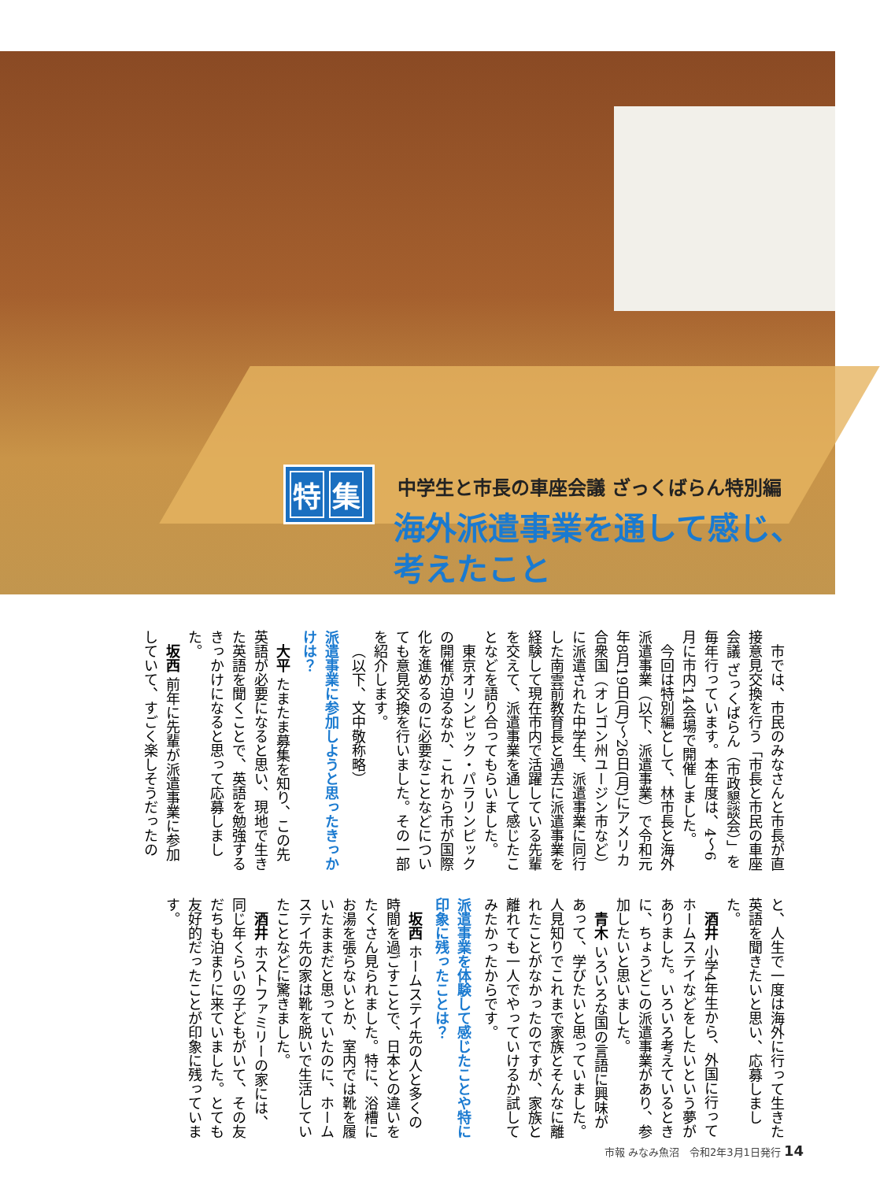特 集
中学生と市長の車座会議 ざっくばらん特別編
海外派遣事業を通して感じ、考えたこと
市では、市民のみなさんと市長が直接意見交換を行う「市長と市民の車座会議 ざっくばらん（市政懇談会）」を毎年行っています。本年度は、4～6月に市内14会場で開催しました。
今回は特別編として、林市長と海外派遣事業（以下、派遣事業）で令和元年8月19日(月)～26日(月)にアメリカ合衆国（オレゴン州ユージン市など）に派遣された中学生、派遣事業に同行した南雲前教育長と過去に派遣事業を経験して現在市内で活躍している先輩を交えて、派遣事業を通して感じたことなどを語り合ってもらいました。
東京オリンピック・パラリンピックの開催が迫るなか、これから市が国際化を進めるのに必要なことなどについても意見交換を行いました。その一部を紹介します。
（以下、文中敬称略）
派遣事業に参加しようと思ったきっかけは？
大平 たまたま募集を知り、この先英語が必要になると思い、現地で生きた英語を聞くことで、英語を勉強するきっかけになると思って応募しました。
坂西 前年に先輩が派遣事業に参加していて、すごく楽しそうだったのと、人生で一度は海外に行って生きた英語を聞きたいと思い、応募しました。
酒井 小学4年生から、外国に行ってホームステイなどをしたいという夢がありました。いろいろ考えているときに、ちょうどこの派遣事業があり、参加したいと思いました。
青木 いろいろな国の言語に興味があって、学びたいと思っていました。人見知りでこれまで家族とそんなに離れたことがなかったのですが、家族と離れても一人でやっていけるか試してみたかったからです。
派遣事業を体験して感じたことや特に印象に残ったことは？
坂西 ホームステイ先の人と多くの時間を過ごすことで、日本との違いをたくさん見られました。特に、浴槽にお湯を張らないとか、室内では靴を履いたままだと思っていたのに、ホームステイ先の家は靴を脱いで生活していたことなどに驚きました。
酒井 ホストファミリーの家には、同じ年くらいの子どもがいて、その友だちも泊まりに来ていました。とても友好的だったことが印象に残っています。
市報 みなみ魚沼　令和2年3月1日発行 14